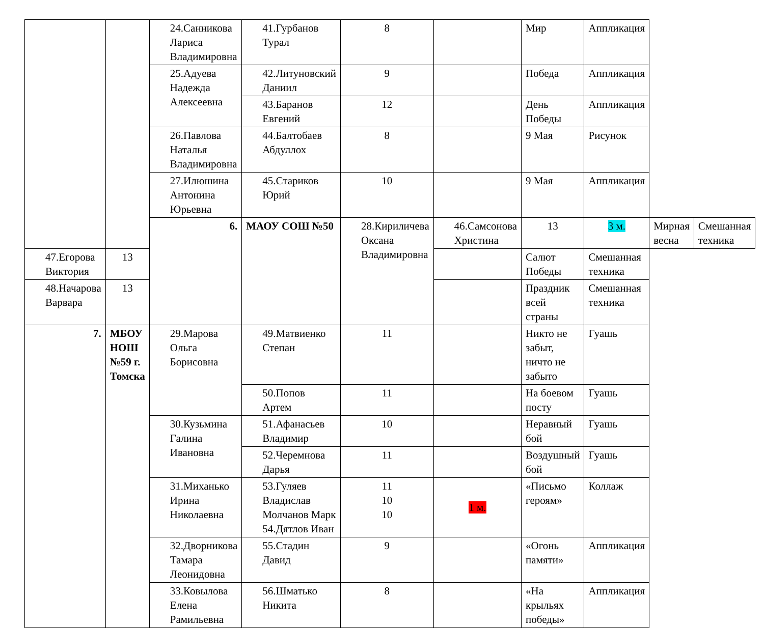| | | 24.Санникова Лариса Владимировна | 41.Гурбанов Турал | 8 | | Мир | Аппликация | | |
| | | 25.Адуева Надежда Алексеевна | 42.Литуновский Даниил | 9 | | Победа | Аппликация | | |
| | | | 43.Баранов Евгений | 12 | | День Победы | Аппликация | | |
| | | 26.Павлова Наталья Владимировна | 44.Балтобаев Абдуллох | 8 | | 9 Мая | Рисунок | | |
| | | 27.Илюшина Антонина Юрьевна | 45.Стариков Юрий | 10 | | 9 Мая | Аппликация | | |
| | | 6. | МАОУ СОШ №50 | 28.Кириличева Оксана Владимировна | 46.Самсонова Христина | 13 | 3 м. | Мирная весна | Смешанная техника |
| 47.Егорова Виктория | 13 | | | | | Салют Победы | Смешанная техника | | |
| 48.Начарова Варвара | 13 | | | | | Праздник всей страны | Смешанная техника | | |
| 7. | МБОУ НОШ №59 г. Томска | 29.Марова Ольга Борисовна | 49.Матвиенко Степан | 11 | | Никто не забыт, ничто не забыто | Гуашь | | |
| | | | 50.Попов Артем | 11 | | На боевом посту | Гуашь | | |
| | | 30.Кузьмина Галина Ивановна | 51.Афанасьев Владимир | 10 | | Неравный бой | Гуашь | | |
| | | | 52.Черемнова Дарья | 11 | | Воздушный бой | Гуашь | | |
| | | 31.Миханько Ирина Николаевна | 53.Гуляев Владислав Молчанов Марк 54.Дятлов Иван | 11 10 10 | 1 м. | «Письмо героям» | Коллаж | | |
| | | 32.Дворникова Тамара Леонидовна | 55.Стадин Давид | 9 | | «Огонь памяти» | Аппликация | | |
| | | 33.Ковылова Елена Рамильевна | 56.Шматько Никита | 8 | | «На крыльях победы» | Аппликация | | |